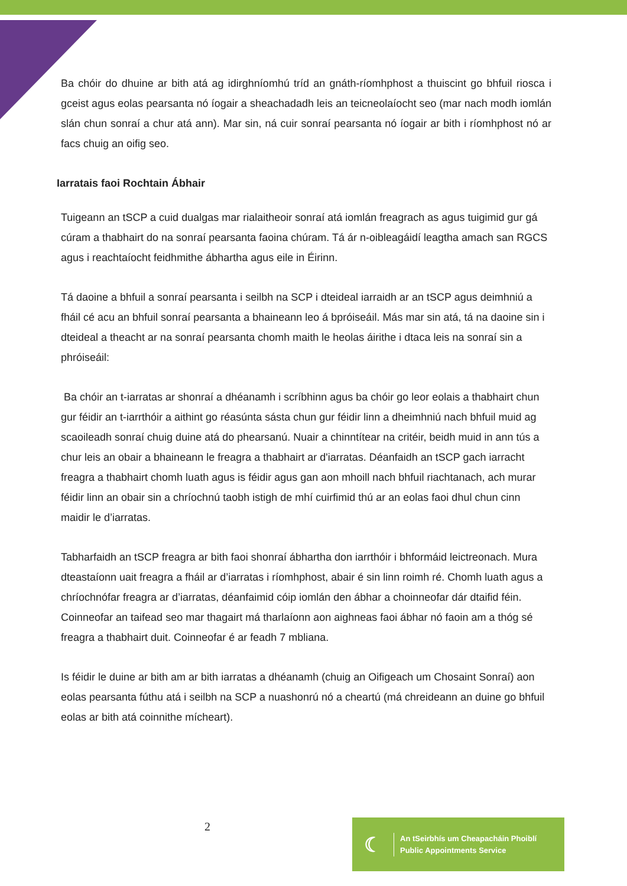Ba chóir do dhuine ar bith atá ag idirghníomhú tríd an gnáth-ríomhphost a thuiscint go bhfuil riosca i gceist agus eolas pearsanta nó íogair a sheachadadh leis an teicneolaíocht seo (mar nach modh iomlán slán chun sonraí a chur atá ann). Mar sin, ná cuir sonraí pearsanta nó íogair ar bith i ríomhphost nó ar facs chuig an oifig seo.
Iarratais faoi Rochtain Ábhair
Tuigeann an tSCP a cuid dualgas mar rialaitheoir sonraí atá iomlán freagrach as agus tuigimid gur gá cúram a thabhairt do na sonraí pearsanta faoina chúram. Tá ár n-oibleagáidí leagtha amach san RGCS agus i reachtaíocht feidhmithe ábhartha agus eile in Éirinn.
Tá daoine a bhfuil a sonraí pearsanta i seilbh na SCP i dteideal iarraidh ar an tSCP agus deimhniú a fháil cé acu an bhfuil sonraí pearsanta a bhaineann leo á bpróiseáil. Más mar sin atá, tá na daoine sin i dteideal a theacht ar na sonraí pearsanta chomh maith le heolas áirithe i dtaca leis na sonraí sin a phróiseáil:
Ba chóir an t-iarratas ar shonraí a dhéanamh i scríbhinn agus ba chóir go leor eolais a thabhairt chun gur féidir an t-iarrthóir a aithint go réasúnta sásta chun gur féidir linn a dheimhniú nach bhfuil muid ag scaoileadh sonraí chuig duine atá do phearsanú. Nuair a chinntítear na critéir, beidh muid in ann tús a chur leis an obair a bhaineann le freagra a thabhairt ar d'iarratas. Déanfaidh an tSCP gach iarracht freagra a thabhairt chomh luath agus is féidir agus gan aon mhoill nach bhfuil riachtanach, ach murar féidir linn an obair sin a chríochnú taobh istigh de mhí cuirfimid thú ar an eolas faoi dhul chun cinn maidir le d’iarratas.
Tabharfaidh an tSCP freagra ar bith faoi shonraí ábhartha don iarrthóir i bhformáid leictreonach. Mura dteastaíonn uait freagra a fháil ar d’iarratas i ríomhphost, abair é sin linn roimh ré. Chomh luath agus a chríochnófar freagra ar d’iarratas, déanfaimid cóip iomlán den ábhar a choinneofar dár dtaifid féin. Coinneofar an taifead seo mar thagairt má tharlaíonn aon aighneas faoi ábhar nó faoin am a thóg sé freagra a thabhairt duit. Coinneofar é ar feadh 7 mbliana.
Is féidir le duine ar bith am ar bith iarratas a dhéanamh (chuig an Oifigeach um Chosaint Sonraí) aon eolas pearsanta fúthu atá i seilbh na SCP a nuashonrú nó a cheartú (má chreideann an duine go bhfuil eolas ar bith atá coinnithe mícheart).
2
☾
An tSeirbhís um Cheapacháin Phoiblí
Public Appointments Service